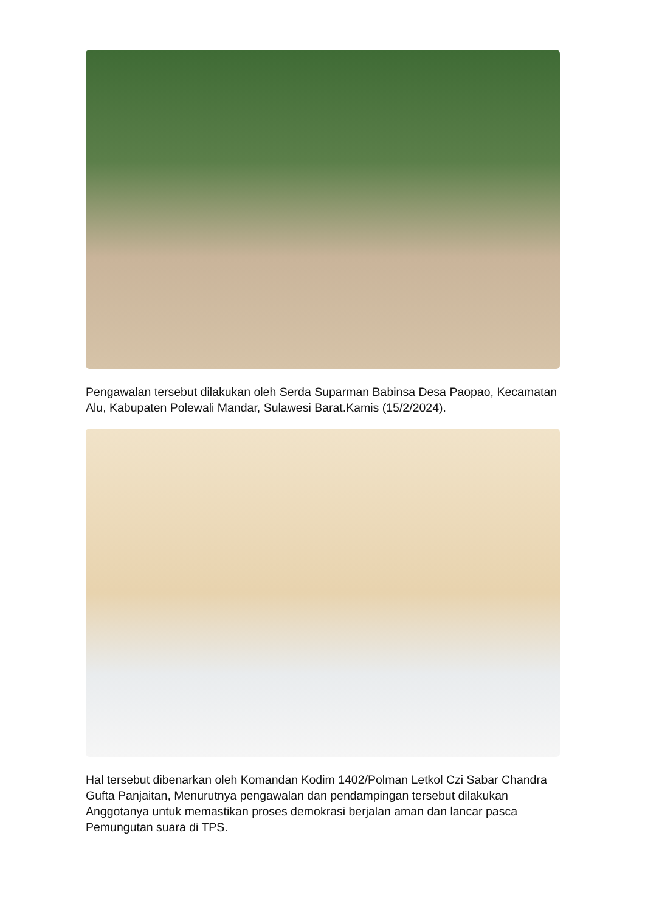Pengawalan tersebut dilakukan oleh Serda Suparman Babinsa Desa Paopao, Kecamatan Alu, Kabupaten Polewali Mandar, Sulawesi Barat.Kamis (15/2/2024).
Hal tersebut dibenarkan oleh Komandan Kodim 1402/Polman Letkol Czi Sabar Chandra Gufta Panjaitan, Menurutnya pengawalan dan pendampingan tersebut dilakukan Anggotanya untuk memastikan proses demokrasi berjalan aman dan lancar pasca Pemungutan suara di TPS.